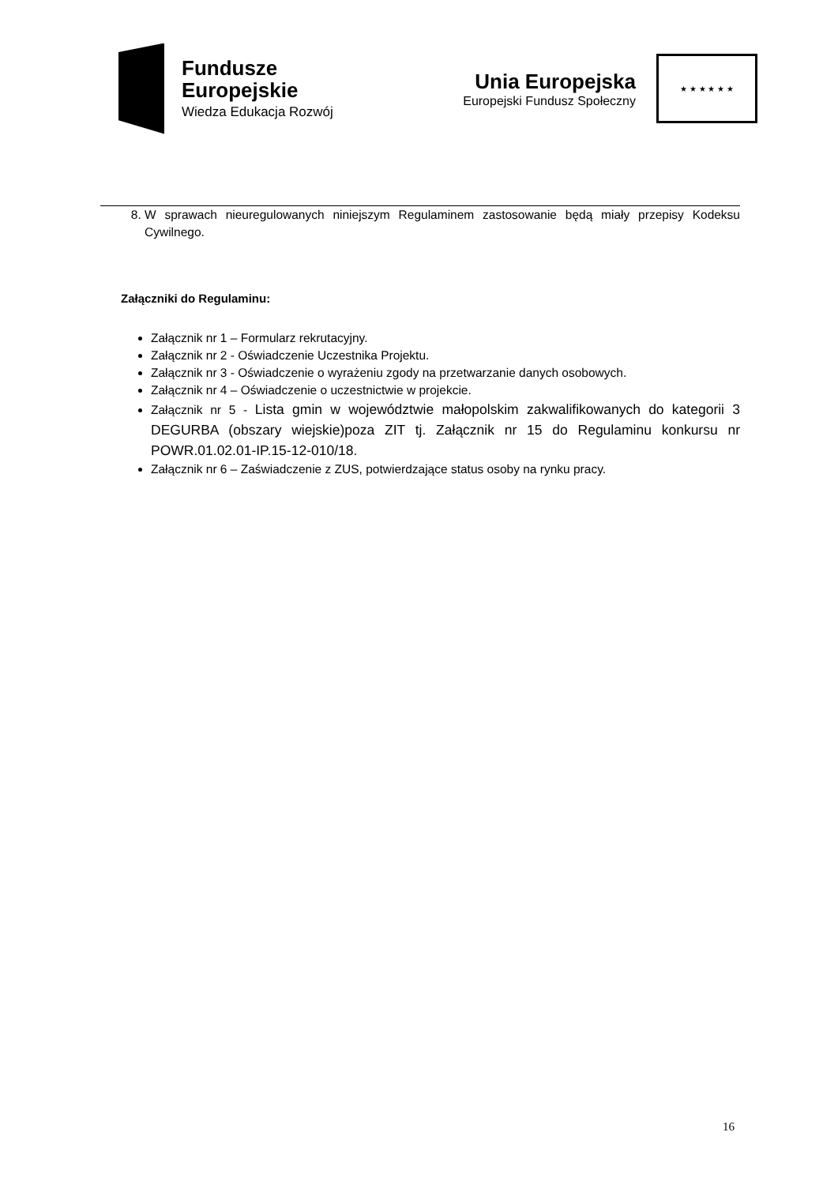Fundusze
Europejskie
Wiedza Edukacja Rozwój
Unia Europejska
Europejski Fundusz Społeczny
★ ★ ★ ★ ★ ★
8. W sprawach nieuregulowanych niniejszym Regulaminem zastosowanie będą miały przepisy Kodeksu Cywilnego.
Załączniki do Regulaminu:
Załącznik nr 1 – Formularz rekrutacyjny.
Załącznik nr 2 - Oświadczenie Uczestnika Projektu.
Załącznik nr 3 - Oświadczenie o wyrażeniu zgody na przetwarzanie danych osobowych.
Załącznik nr 4 – Oświadczenie o uczestnictwie w projekcie.
Załącznik nr 5 - Lista gmin w województwie małopolskim zakwalifikowanych do kategorii 3 DEGURBA (obszary wiejskie)poza ZIT tj. Załącznik nr 15 do Regulaminu konkursu nr POWR.01.02.01-IP.15-12-010/18.
Załącznik nr 6 – Zaświadczenie z ZUS, potwierdzające status osoby na rynku pracy.
16